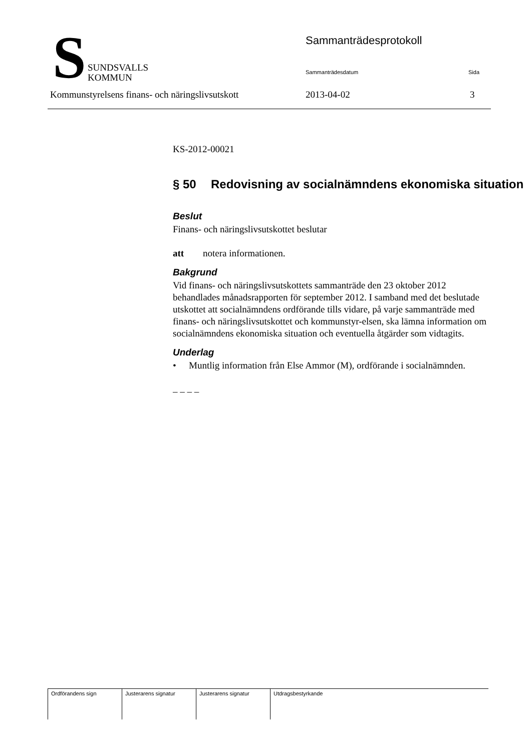S
SUNDSVALLS
KOMMUN
Sammanträdesprotokoll
Sammanträdesdatum Sida
Kommunstyrelsens finans- och näringslivsutskott
2013-04-02 3
KS-2012-00021
§ 50 Redovisning av socialnämndens ekonomiska situation
Beslut
Finans- och näringslivsutskottet beslutar
att notera informationen.
Bakgrund
Vid finans- och näringslivsutskottets sammanträde den 23 oktober 2012 behandlades månadsrapporten för september 2012. I samband med det beslutade utskottet att socialnämndens ordförande tills vidare, på varje sammanträde med finans- och näringslivsutskottet och kommunstyr-elsen, ska lämna information om socialnämndens ekonomiska situation och eventuella åtgärder som vidtagits.
Underlag
• Muntlig information från Else Ammor (M), ordförande i socialnämnden.
– – – –
| Ordförandens sign | Justerarens signatur | Justerarens signatur | Utdragsbestyrkande |